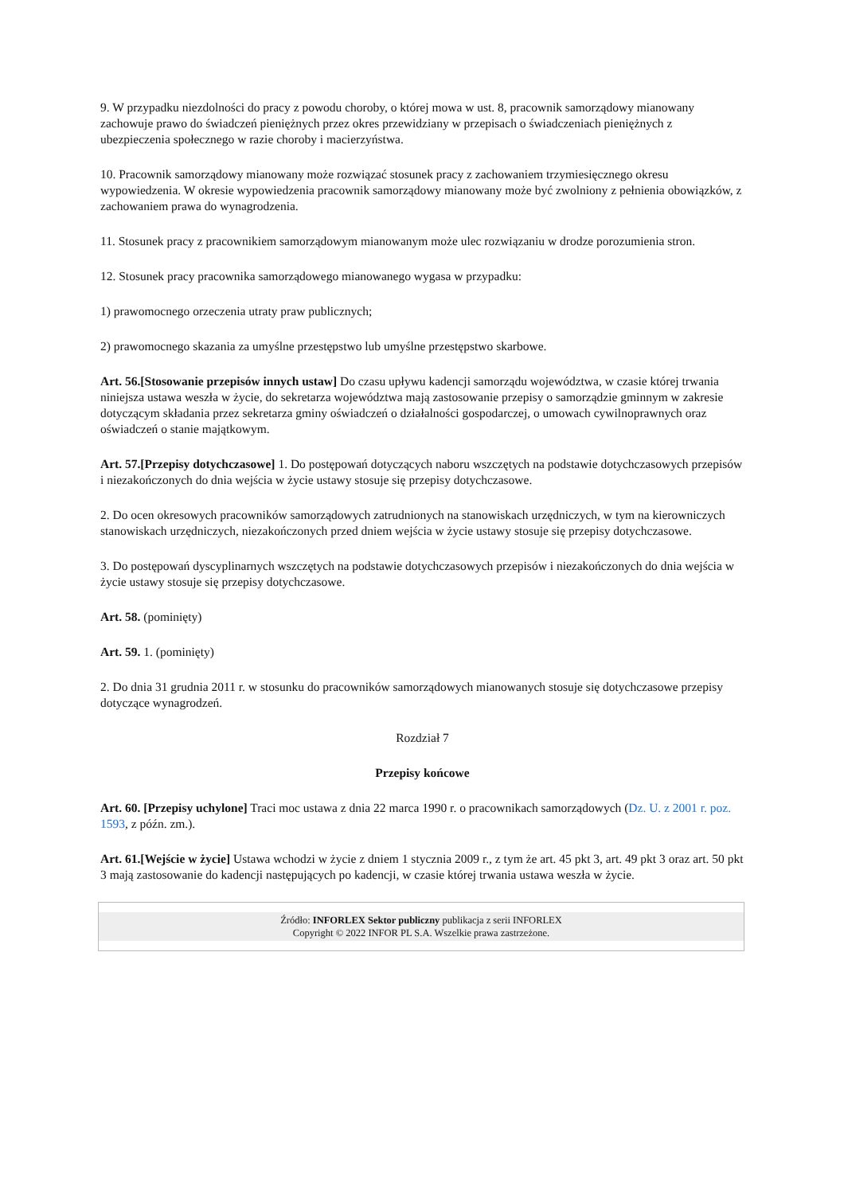9. W przypadku niezdolności do pracy z powodu choroby, o której mowa w ust. 8, pracownik samorządowy mianowany zachowuje prawo do świadczeń pieniężnych przez okres przewidziany w przepisach o świadczeniach pieniężnych z ubezpieczenia społecznego w razie choroby i macierzyństwa.
10. Pracownik samorządowy mianowany może rozwiązać stosunek pracy z zachowaniem trzymiesięcznego okresu wypowiedzenia. W okresie wypowiedzenia pracownik samorządowy mianowany może być zwolniony z pełnienia obowiązków, z zachowaniem prawa do wynagrodzenia.
11. Stosunek pracy z pracownikiem samorządowym mianowanym może ulec rozwiązaniu w drodze porozumienia stron.
12. Stosunek pracy pracownika samorządowego mianowanego wygasa w przypadku:
1) prawomocnego orzeczenia utraty praw publicznych;
2) prawomocnego skazania za umyślne przestępstwo lub umyślne przestępstwo skarbowe.
Art. 56.[Stosowanie przepisów innych ustaw] Do czasu upływu kadencji samorządu województwa, w czasie której trwania niniejsza ustawa weszła w życie, do sekretarza województwa mają zastosowanie przepisy o samorządzie gminnym w zakresie dotyczącym składania przez sekretarza gminy oświadczeń o działalności gospodarczej, o umowach cywilnoprawnych oraz oświadczeń o stanie majątkowym.
Art. 57.[Przepisy dotychczasowe] 1. Do postępowań dotyczących naboru wszczętych na podstawie dotychczasowych przepisów i niezakończonych do dnia wejścia w życie ustawy stosuje się przepisy dotychczasowe.
2. Do ocen okresowych pracowników samorządowych zatrudnionych na stanowiskach urzędniczych, w tym na kierowniczych stanowiskach urzędniczych, niezakończonych przed dniem wejścia w życie ustawy stosuje się przepisy dotychczasowe.
3. Do postępowań dyscyplinarnych wszczętych na podstawie dotychczasowych przepisów i niezakończonych do dnia wejścia w życie ustawy stosuje się przepisy dotychczasowe.
Art. 58. (pominięty)
Art. 59. 1. (pominięty)
2. Do dnia 31 grudnia 2011 r. w stosunku do pracowników samorządowych mianowanych stosuje się dotychczasowe przepisy dotyczące wynagrodzeń.
Rozdział 7
Przepisy końcowe
Art. 60. [Przepisy uchylone] Traci moc ustawa z dnia 22 marca 1990 r. o pracownikach samorządowych (Dz. U. z 2001 r. poz. 1593, z późn. zm.).
Art. 61.[Wejście w życie] Ustawa wchodzi w życie z dniem 1 stycznia 2009 r., z tym że art. 45 pkt 3, art. 49 pkt 3 oraz art. 50 pkt 3 mają zastosowanie do kadencji następujących po kadencji, w czasie której trwania ustawa weszła w życie.
Źródło: INFORLEX Sektor publiczny publikacja z serii INFORLEX
Copyright © 2022 INFOR PL S.A. Wszelkie prawa zastrzeżone.